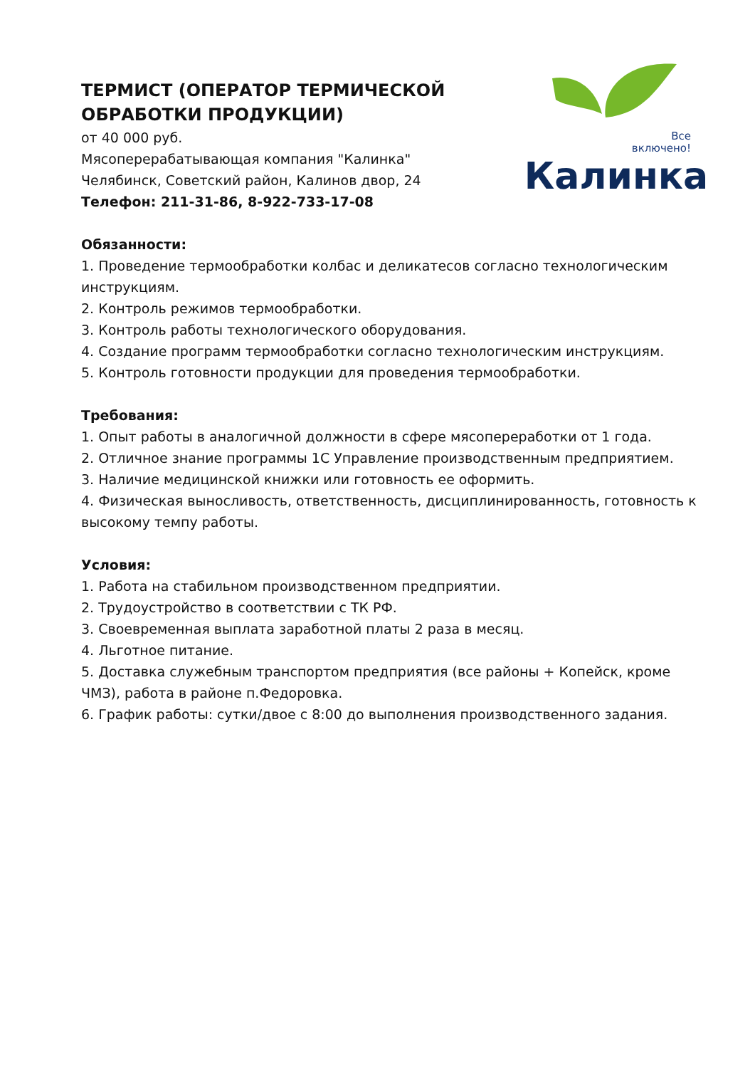ТЕРМИСТ (ОПЕРАТОР ТЕРМИЧЕСКОЙ ОБРАБОТКИ ПРОДУКЦИИ)
от 40 000 руб.
Мясоперерабатывающая компания "Калинка"
Челябинск, Советский район, Калинов двор, 24
Телефон: 211-31-86, 8-922-733-17-08
Все
включено!
Калинка
Обязанности:
1. Проведение термообработки колбас и деликатесов согласно технологическим инструкциям.
2. Контроль режимов термообработки.
3. Контроль работы технологического оборудования.
4. Создание программ термообработки согласно технологическим инструкциям.
5. Контроль готовности продукции для проведения термообработки.
Требования:
1. Опыт работы в аналогичной должности в сфере мясопереработки от 1 года.
2. Отличное знание программы 1С Управление производственным предприятием.
3. Наличие медицинской книжки или готовность ее оформить.
4. Физическая выносливость, ответственность, дисциплинированность, готовность к высокому темпу работы.
Условия:
1. Работа на стабильном производственном предприятии.
2. Трудоустройство в соответствии с ТК РФ.
3. Своевременная выплата заработной платы 2 раза в месяц.
4. Льготное питание.
5. Доставка служебным транспортом предприятия (все районы + Копейск, кроме ЧМЗ), работа в районе п.Федоровка.
6. График работы: сутки/двое с 8:00 до выполнения производственного задания.